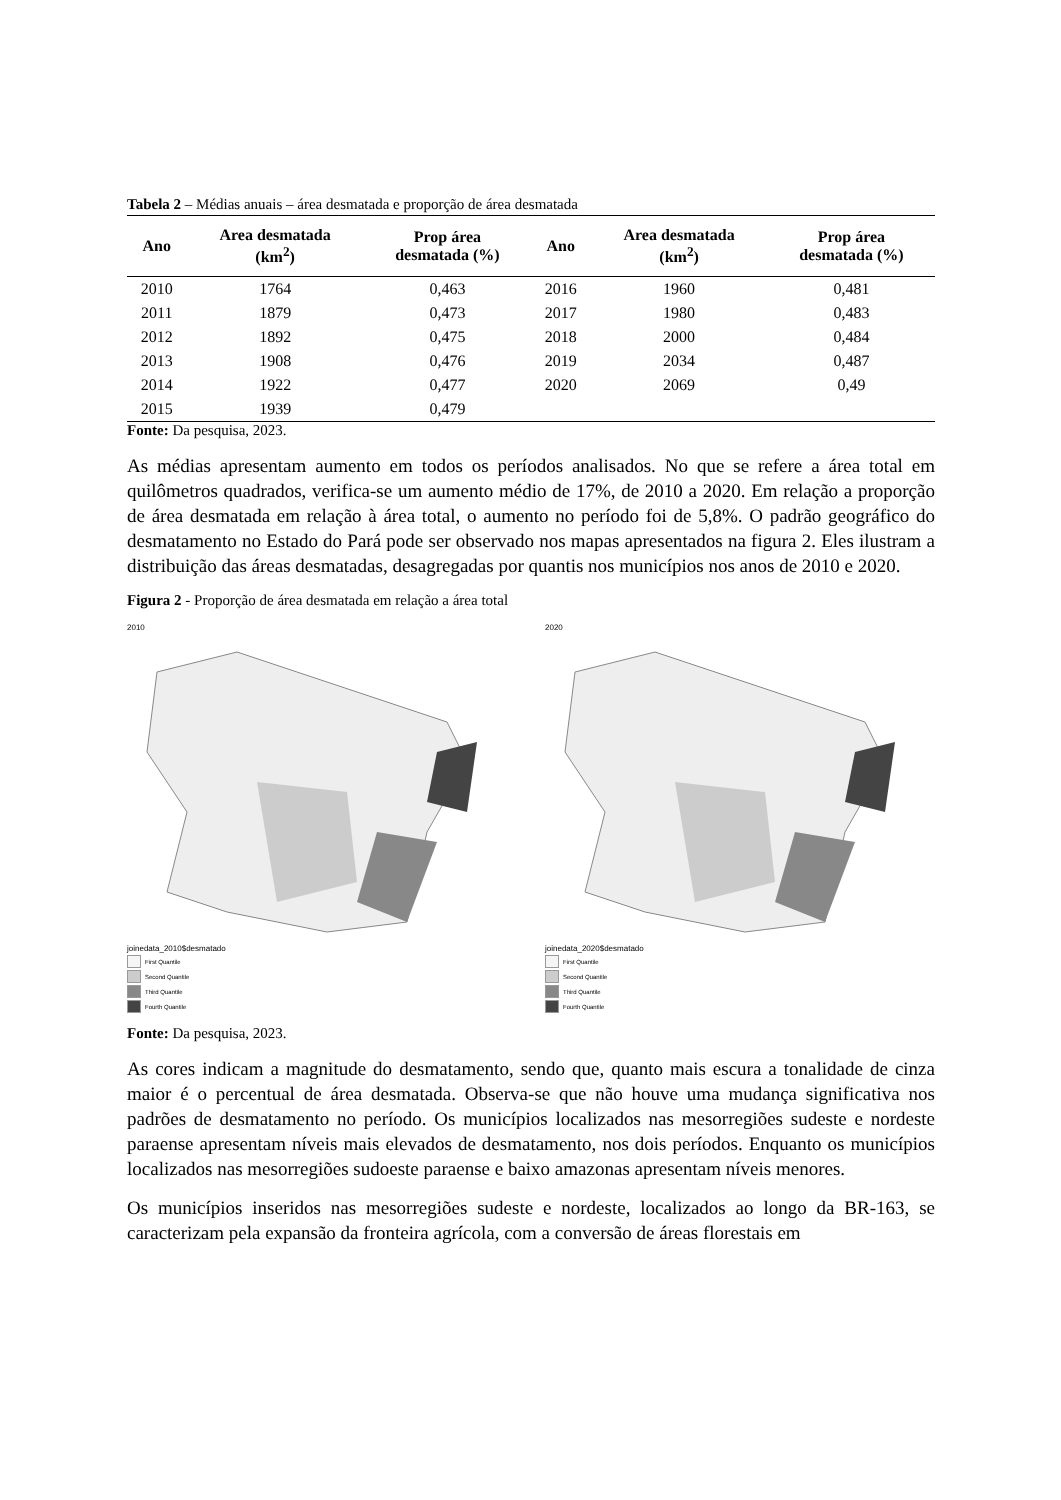Tabela 2 – Médias anuais – área desmatada e proporção de área desmatada
| Ano | Area desmatada (km<sup>2</sup>) | Prop área desmatada (%) | Ano | Area desmatada (km<sup>2</sup>) | Prop área desmatada (%) |
| --- | --- | --- | --- | --- | --- |
| 2010 | 1764 | 0,463 | 2016 | 1960 | 0,481 |
| 2011 | 1879 | 0,473 | 2017 | 1980 | 0,483 |
| 2012 | 1892 | 0,475 | 2018 | 2000 | 0,484 |
| 2013 | 1908 | 0,476 | 2019 | 2034 | 0,487 |
| 2014 | 1922 | 0,477 | 2020 | 2069 | 0,49 |
| 2015 | 1939 | 0,479 | | | |
Fonte: Da pesquisa, 2023.
As médias apresentam aumento em todos os períodos analisados. No que se refere a área total em quilômetros quadrados, verifica-se um aumento médio de 17%, de 2010 a 2020. Em relação a proporção de área desmatada em relação à área total, o aumento no período foi de 5,8%. O padrão geográfico do desmatamento no Estado do Pará pode ser observado nos mapas apresentados na figura 2. Eles ilustram a distribuição das áreas desmatadas, desagregadas por quantis nos municípios nos anos de 2010 e 2020.
Figura 2 - Proporção de área desmatada em relação a área total
2010
joinedata_2010$desmatado
First Quantile
Second Quantile
Third Quantile
Fourth Quantile
2020
joinedata_2020$desmatado
First Quantile
Second Quantile
Third Quantile
Fourth Quantile
Fonte: Da pesquisa, 2023.
As cores indicam a magnitude do desmatamento, sendo que, quanto mais escura a tonalidade de cinza maior é o percentual de área desmatada. Observa-se que não houve uma mudança significativa nos padrões de desmatamento no período. Os municípios localizados nas mesorregiões sudeste e nordeste paraense apresentam níveis mais elevados de desmatamento, nos dois períodos. Enquanto os municípios localizados nas mesorregiões sudoeste paraense e baixo amazonas apresentam níveis menores.
Os municípios inseridos nas mesorregiões sudeste e nordeste, localizados ao longo da BR-163, se caracterizam pela expansão da fronteira agrícola, com a conversão de áreas florestais em